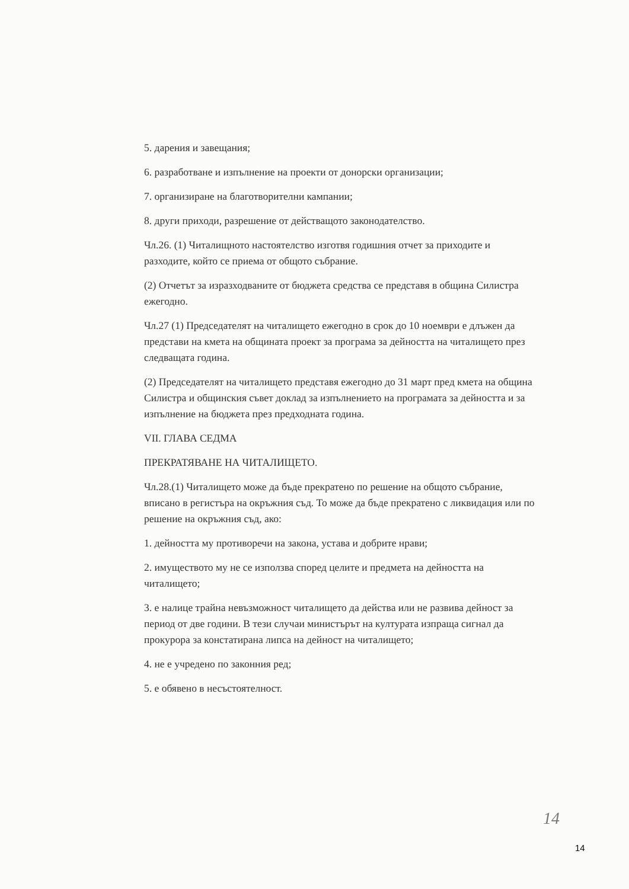5. дарения и завещания;
6. разработване и изпълнение на проекти от донорски организации;
7. организиране на благотворителни кампании;
8. други приходи, разрешение от действащото законодателство.
Чл.26. (1) Читалищното настоятелство изготвя годишния отчет за приходите и разходите, който се приема от общото събрание.
(2) Отчетът за изразходваните от бюджета средства се представя в община Силистра ежегодно.
Чл.27 (1) Председателят на читалището ежегодно в срок до 10 ноември е длъжен да представи на кмета на общината проект за програма за дейността на читалището през следващата година.
(2) Председателят на читалището представя ежегодно до 31 март пред кмета на община Силистра и общинския съвет доклад за изпълнението на програмата за дейността и за изпълнение на бюджета през предходната година.
VII. ГЛАВА СЕДМА
ПРЕКРАТЯВАНЕ НА ЧИТАЛИЩЕТО.
Чл.28.(1) Читалището може да бъде прекратено по решение на общото събрание, вписано в регистъра на окръжния съд. То може да бъде прекратено с ликвидация или по решение на окръжния съд, ако:
1. дейността му противоречи на закона, устава и добрите нрави;
2. имуществото му не се използва според целите и предмета на дейността на читалището;
3. е налице трайна невъзможност читалището да действа или не развива дейност за период от две години. В тези случаи министърът на културата изпраща сигнал да прокурора за констатирана липса на дейност на читалището;
4. не е учредено по законния ред;
5. е обявено в несъстоятелност.
14
14